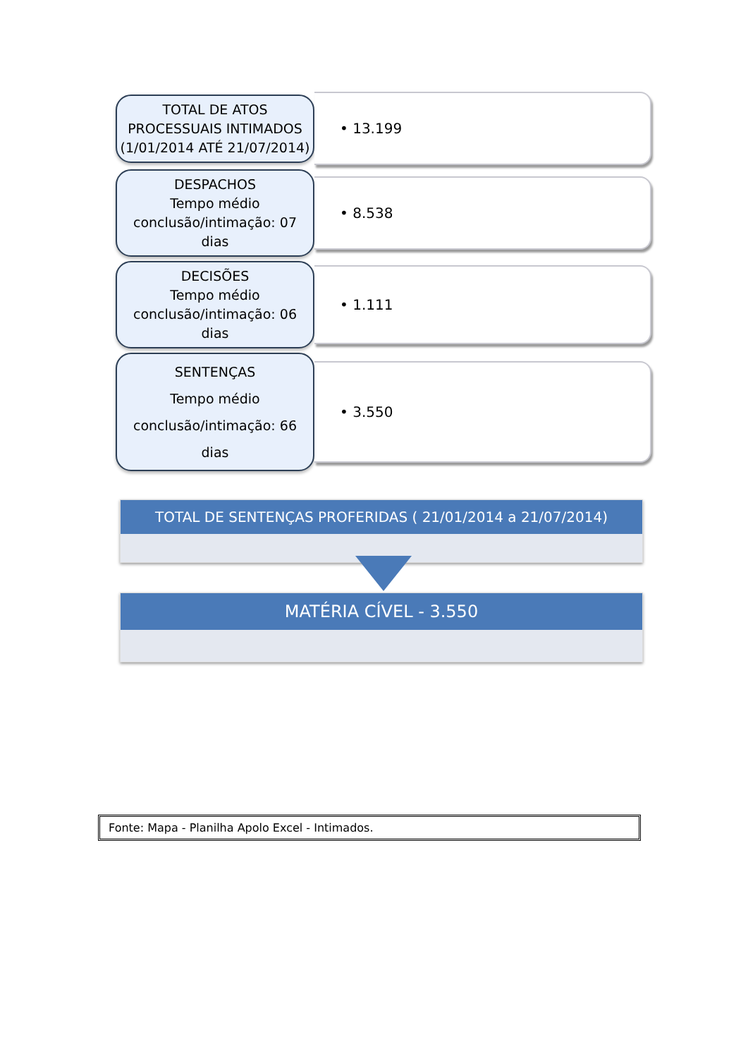TOTAL DE ATOS PROCESSUAIS INTIMADOS
(1/01/2014 ATÉ 21/07/2014)
• 13.199
DESPACHOS
Tempo médio conclusão/intimação: 07 dias
• 8.538
DECISÕES
Tempo médio
conclusão/intimação: 06 dias
• 1.111
SENTENÇAS
Tempo médio
conclusão/intimação: 66 dias
• 3.550
TOTAL DE SENTENÇAS PROFERIDAS ( 21/01/2014 a 21/07/2014)
MATÉRIA CÍVEL - 3.550
Fonte: Mapa - Planilha Apolo Excel - Intimados.